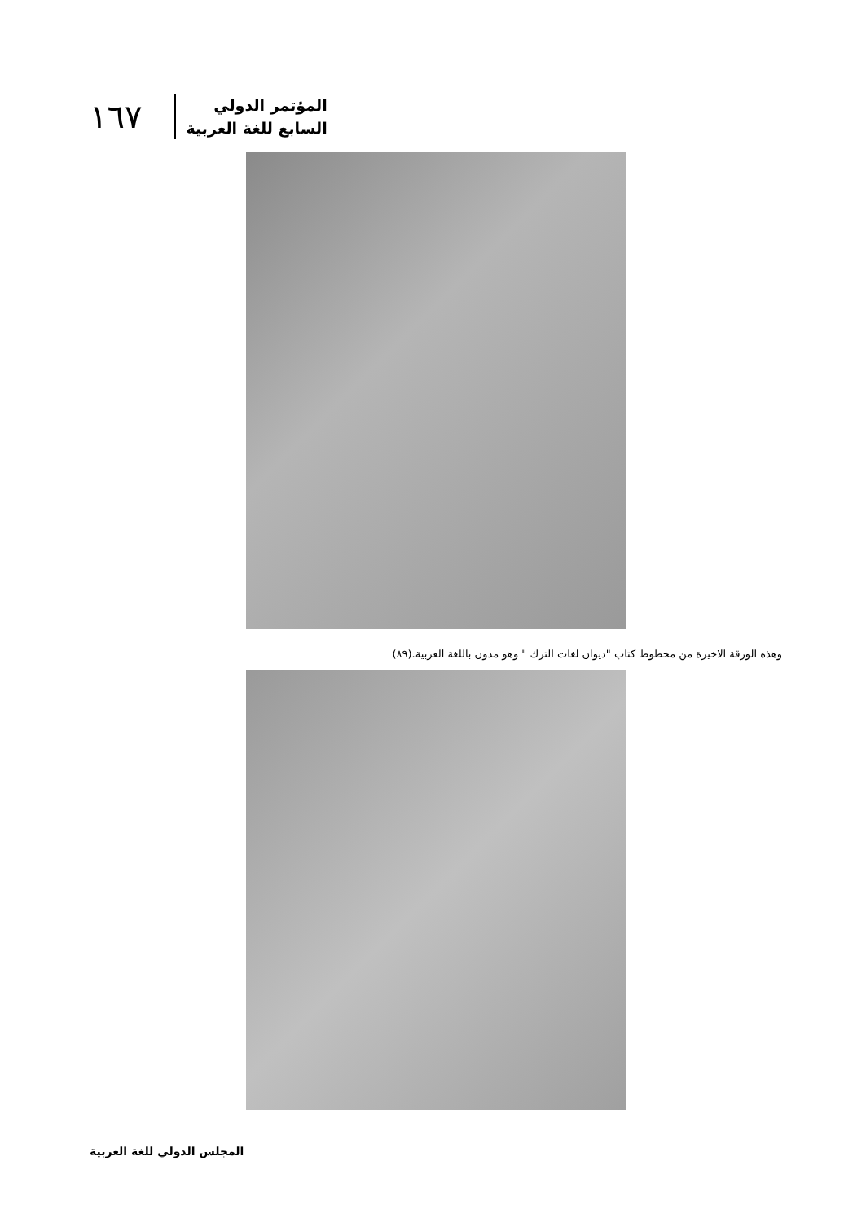١٦٧
المؤتمر الدولي
السابع للغة العربية
وهذه الورقة الاخيرة من مخطوط كتاب "ديوان لغات الترك " وهو مدون باللغة العربية.(٨٩)
المجلس الدولي للغة العربية